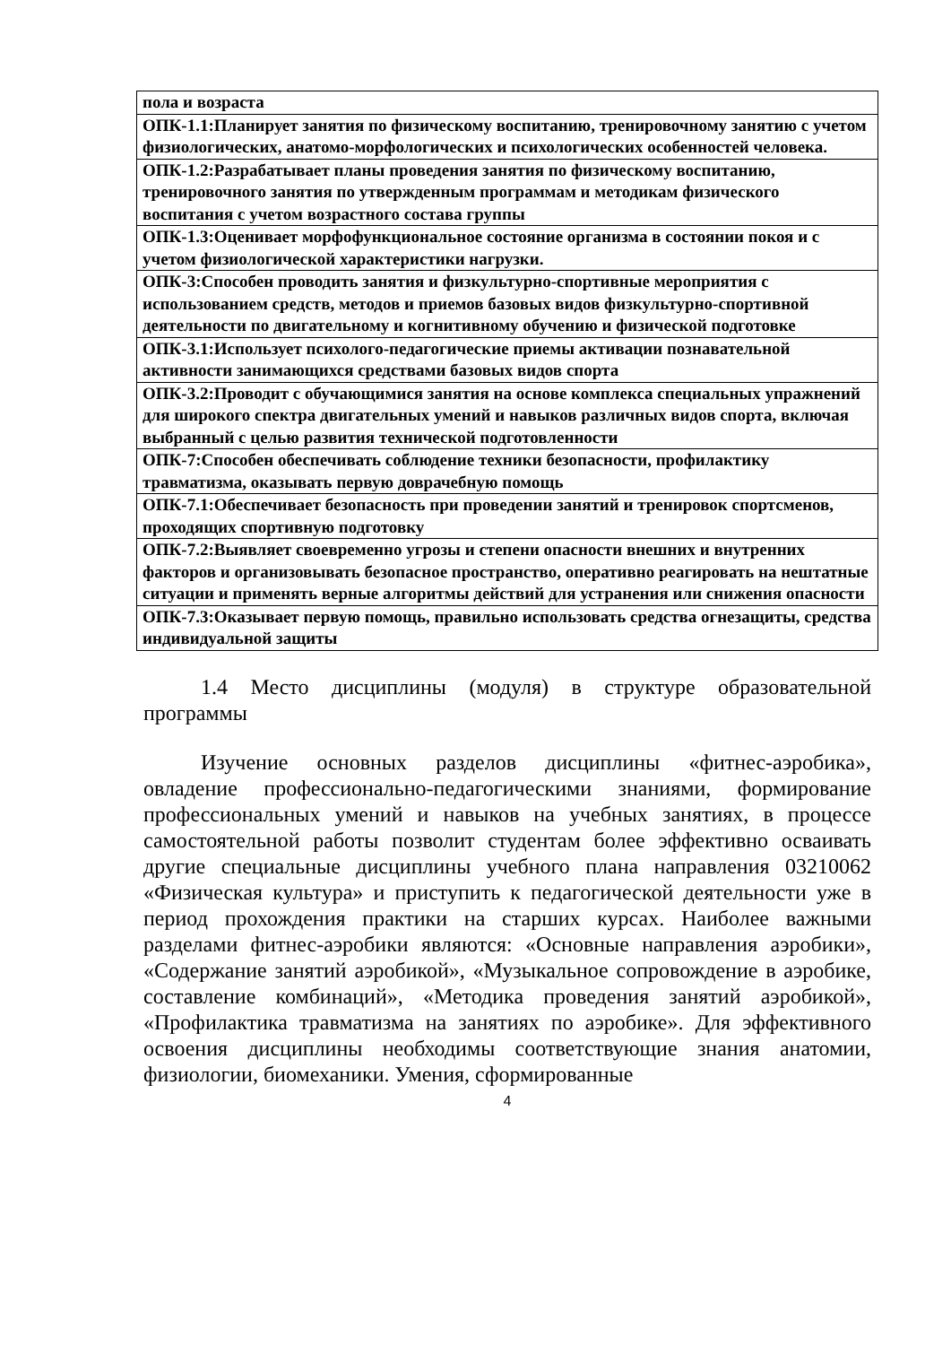| пола и возраста |
| ОПК-1.1:Планирует занятия по физическому воспитанию, тренировочному занятию с учетом физиологических, анатомо-морфологических и психологических особенностей человека. |
| ОПК-1.2:Разрабатывает планы проведения занятия по физическому воспитанию, тренировочного занятия по утвержденным программам и методикам физического воспитания с учетом возрастного состава группы |
| ОПК-1.3:Оценивает морфофункциональное состояние организма в состоянии покоя и с учетом физиологической характеристики нагрузки. |
| ОПК-3:Способен проводить занятия и физкультурно-спортивные мероприятия с использованием средств, методов и приемов базовых видов физкультурно-спортивной деятельности по двигательному и когнитивному обучению и физической подготовке |
| ОПК-3.1:Использует психолого-педагогические приемы активации познавательной активности занимающихся средствами базовых видов спорта |
| ОПК-3.2:Проводит с обучающимися занятия на основе комплекса специальных упражнений для широкого спектра двигательных умений и навыков различных видов спорта, включая выбранный с целью развития технической подготовленности |
| ОПК-7:Способен обеспечивать соблюдение техники безопасности, профилактику травматизма, оказывать первую доврачебную помощь |
| ОПК-7.1:Обеспечивает безопасность при проведении занятий и тренировок спортсменов, проходящих спортивную подготовку |
| ОПК-7.2:Выявляет своевременно угрозы и степени опасности внешних и внутренних факторов и организовывать безопасное пространство, оперативно реагировать на нештатные ситуации и применять верные алгоритмы действий для устранения или снижения опасности |
| ОПК-7.3:Оказывает первую помощь, правильно использовать средства огнезащиты, средства индивидуальной защиты |
1.4 Место дисциплины (модуля) в структуре образовательной программы
Изучение основных разделов дисциплины «фитнес-аэробика», овладение профессионально-педагогическими знаниями, формирование профессиональных умений и навыков на учебных занятиях, в процессе самостоятельной работы позволит студентам более эффективно осваивать другие специальные дисциплины учебного плана направления 03210062 «Физическая культура» и приступить к педагогической деятельности уже в период прохождения практики на старших курсах. Наиболее важными разделами фитнес-аэробики являются: «Основные направления аэробики», «Содержание занятий аэробикой», «Музыкальное сопровождение в аэробике, составление комбинаций», «Методика проведения занятий аэробикой», «Профилактика травматизма на занятиях по аэробике». Для эффективного освоения дисциплины необходимы соответствующие знания анатомии, физиологии, биомеханики. Умения, сформированные
4